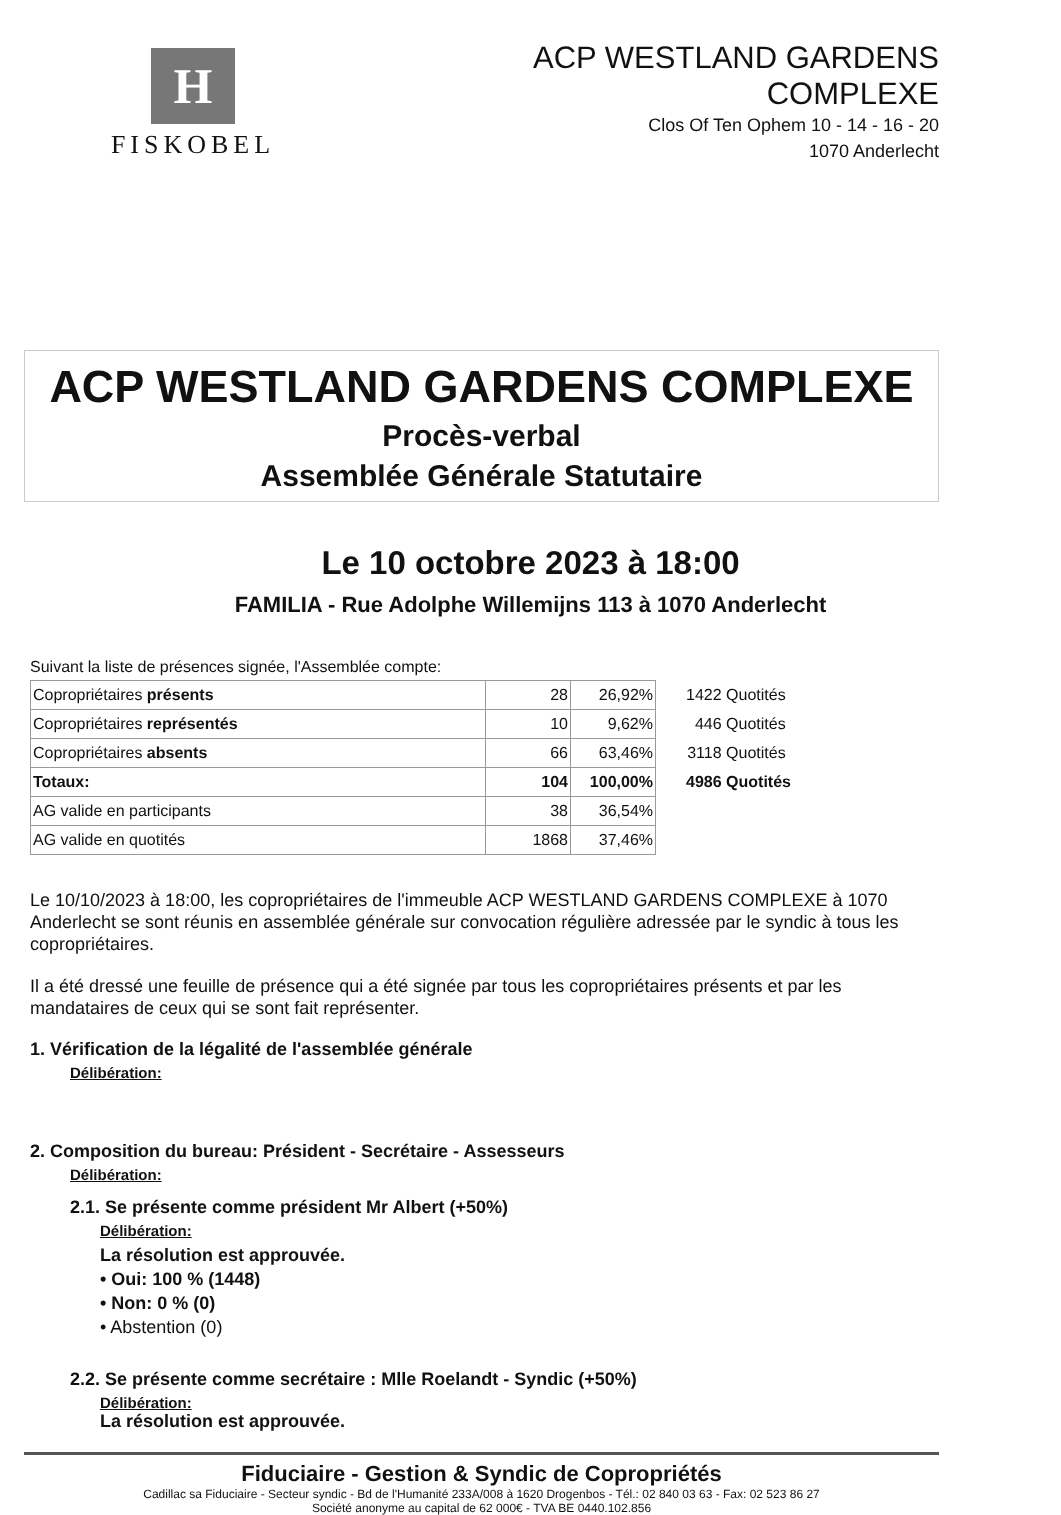H
FISKOBEL
ACP WESTLAND GARDENS
COMPLEXE
Clos Of Ten Ophem 10 - 14 - 16 - 20
1070 Anderlecht
ACP WESTLAND GARDENS COMPLEXE
Procès-verbal
Assemblée Générale Statutaire
Le 10 octobre 2023 à 18:00
FAMILIA - Rue Adolphe Willemijns 113 à 1070 Anderlecht
Suivant la liste de présences signée, l'Assemblée compte:
| Copropriétaires présents | 28 | 26,92% | 1422 | Quotités |
| Copropriétaires représentés | 10 | 9,62% | 446 | Quotités |
| Copropriétaires absents | 66 | 63,46% | 3118 | Quotités |
| Totaux: | 104 | 100,00% | 4986 | Quotités |
| AG valide en participants | 38 | 36,54% | | |
| AG valide en quotités | 1868 | 37,46% | | |
Le 10/10/2023 à 18:00, les copropriétaires de l'immeuble ACP WESTLAND GARDENS COMPLEXE à 1070 Anderlecht se sont réunis en assemblée générale sur convocation régulière adressée par le syndic à tous les copropriétaires.
Il a été dressé une feuille de présence qui a été signée par tous les copropriétaires présents et par les mandataires de ceux qui se sont fait représenter.
1. Vérification de la légalité de l'assemblée générale
Délibération:
2. Composition du bureau: Président - Secrétaire - Assesseurs
Délibération:
2.1. Se présente comme président Mr Albert (+50%)
Délibération:
La résolution est approuvée.
• Oui: 100 % (1448)
• Non: 0 % (0)
• Abstention (0)
2.2. Se présente comme secrétaire : Mlle Roelandt - Syndic (+50%)
Délibération:
La résolution est approuvée.
Fiduciaire - Gestion & Syndic de Copropriétés
Cadillac sa Fiduciaire - Secteur syndic - Bd de l'Humanité 233A/008 à 1620 Drogenbos - Tél.: 02 840 03 63 - Fax: 02 523 86 27
Société anonyme au capital de 62 000€ - TVA BE 0440.102.856